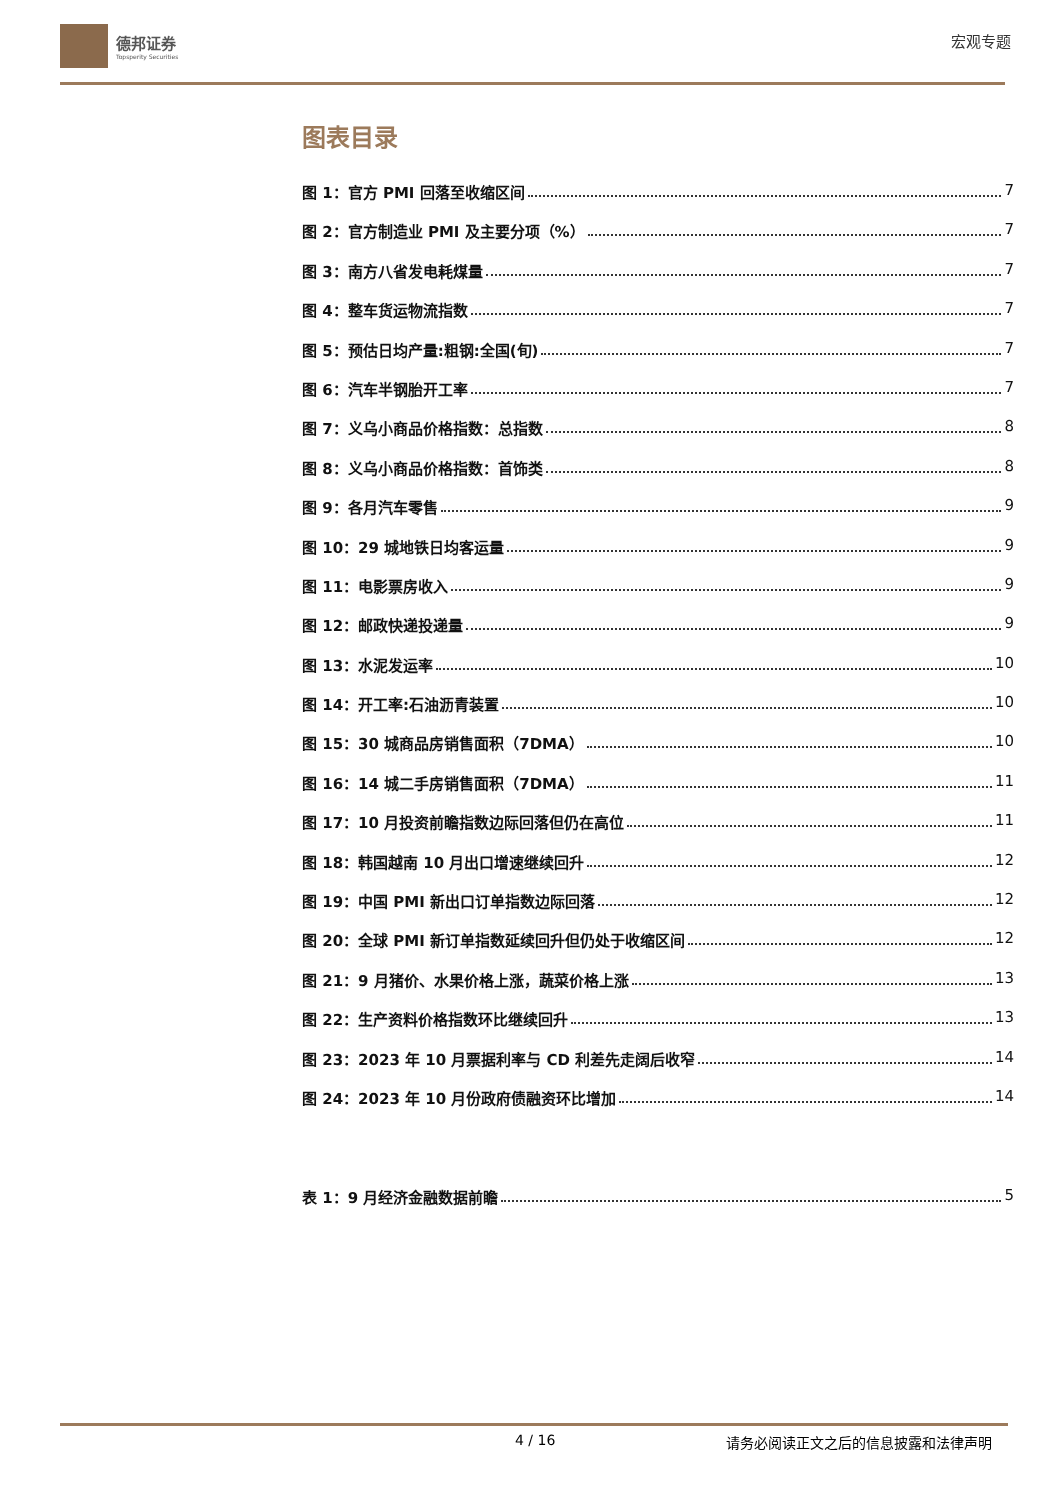德邦证券
Topsperity Securities
宏观专题
图表目录
图 1：官方 PMI 回落至收缩区间 7
图 2：官方制造业 PMI 及主要分项（%） 7
图 3：南方八省发电耗煤量 7
图 4：整车货运物流指数 7
图 5：预估日均产量:粗钢:全国(旬) 7
图 6：汽车半钢胎开工率 7
图 7：义乌小商品价格指数：总指数 8
图 8：义乌小商品价格指数：首饰类 8
图 9：各月汽车零售 9
图 10：29 城地铁日均客运量 9
图 11：电影票房收入 9
图 12：邮政快递投递量 9
图 13：水泥发运率 10
图 14：开工率:石油沥青装置 10
图 15：30 城商品房销售面积（7DMA） 10
图 16：14 城二手房销售面积（7DMA） 11
图 17：10 月投资前瞻指数边际回落但仍在高位 11
图 18：韩国越南 10 月出口增速继续回升 12
图 19：中国 PMI 新出口订单指数边际回落 12
图 20：全球 PMI 新订单指数延续回升但仍处于收缩区间 12
图 21：9 月猪价、水果价格上涨，蔬菜价格上涨 13
图 22：生产资料价格指数环比继续回升 13
图 23：2023 年 10 月票据利率与 CD 利差先走阔后收窄 14
图 24：2023 年 10 月份政府债融资环比增加 14
表 1：9 月经济金融数据前瞻 5
4 / 16 请务必阅读正文之后的信息披露和法律声明